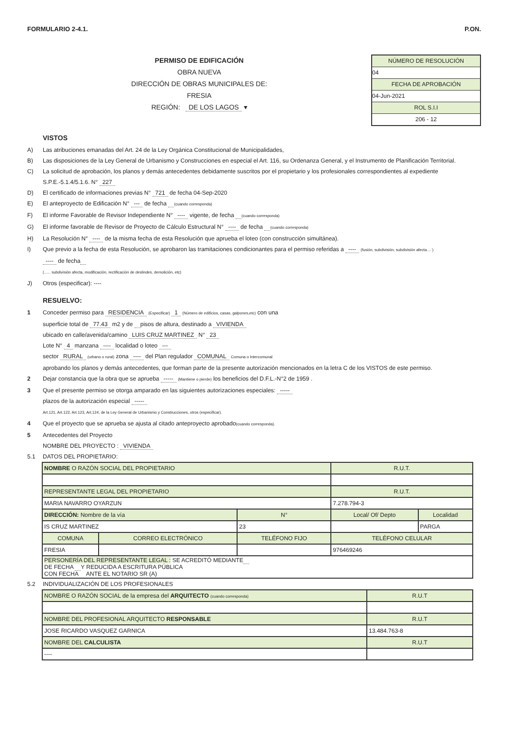FORMULARIO 2-4.1. P.ON.
PERMISO DE EDIFICACIÓN
OBRA NUEVA
DIRECCIÓN DE OBRAS MUNICIPALES DE:
FRESIA
REGIÓN: DE LOS LAGOS ▾
NÚMERO DE RESOLUCIÓN
04
FECHA DE APROBACIÓN
04-Jun-2021
ROL S.I.I
206 - 12
VISTOS
A) Las atribuciones emanadas del Art. 24 de la Ley Orgánica Constitucional de Municipalidades,
B) Las disposiciones de la Ley General de Urbanismo y Construcciones en especial el Art. 116, su Ordenanza General, y el Instrumento de Planificación Territorial.
C) La solicitud de aprobación, los planos y demás antecedentes debidamente suscritos por el propietario y los profesionales correspondientes al expediente S.P.E.-5.1.4/5.1.6. N° 227
D) El certificado de informaciones previas N° 721 de fecha 04-Sep-2020
E) El anteproyecto de Edificación N° --- de fecha (cuando corresponda)
F) El informe Favorable de Revisor Independiente N° ---- vigente, de fecha (cuando corresponda)
G) El informe favorable de Revisor de Proyecto de Cálculo Estructural N° ---- de fecha (cuando corresponda)
H) La Resolución N° ---- de la misma fecha de esta Resolución que aprueba el loteo (con construcción simultánea).
I) Que previo a la fecha de esta Resolución, se aprobaron las tramitaciones condicionantes para el permiso referidas a ---- (fusión, subdivisión, subdivisión afecta.... )
---- de fecha
(...... subdivisión afecta, modificación, rectificación de deslindes, demolición, etc)
J) Otros (especificar): ----
RESUELVO:
1 Conceder permiso para RESIDENCIA (Especificar) 1 (Número de edificios, casas, galpones,etc) con una
superficie total de 77.43 m2 y de pisos de altura, destinado a VIVIENDA
ubicado en calle/avenida/camino LUIS CRUZ MARTINEZ N° 23
Lote N° 4 manzana ---- localidad o loteo ---
sector RURAL (urbano o rural) zona ---- del Plan regulador COMUNAL Comuna o Intercomunal
aprobando los planos y demás antecedentes, que forman parte de la presente autorización mencionados en la letra C de los VISTOS de este permiso.
2 Dejar constancia que la obra que se aprueba ----- (Mantiene o pierde) los beneficios del D.F.L.-N°2 de 1959 .
3 Que el presente permiso se otorga amparado en las siguientes autorizaciones especiales: -----
plazos de la autorización especial -----
Art.121, Art.122, Art.123, Art.124, de la Ley General de Urbanismo y Construcciones, otros (especificar).
4 Que el proyecto que se aprueba se ajusta al citado anteproyecto aprobado(cuando corresponda).
5 Antecedentes del Proyecto
NOMBRE DEL PROYECTO : VIVIENDA
5.1 DATOS DEL PROPIETARIO:
| NOMBRE O RAZÓN SOCIAL DEL PROPIETARIO | | | | R.U.T. | |
| REPRESENTANTE LEGAL DEL PROPIETARIO | | | | R.U.T. | |
| MARIA NAVARRO OYARZUN | | | | 7.278.794-3 | |
| DIRECCIÓN: Nombre de la vía | | | N° | Local/ Of/ Depto | Localidad |
| IS CRUZ MARTINEZ | | | 23 | | PARGA |
| COMUNA | CORREO ELECTRÓNICO | TELÉFONO FIJO | | TELÉFONO CELULAR | |
| FRESIA | | | | 976469246 | |
| PERSONERÍA DEL REPRESENTANTE LEGAL : SE ACREDITÓ MEDIANTE DE FECHA Y REDUCIDA A ESCRITURA PÚBLICA CON FECHA ANTE EL NOTARIO SR (A) | | | | | |
5.2 INDIVIDUALIZACIÓN DE LOS PROFESIONALES
| NOMBRE O RAZÓN SOCIAL de la empresa del ARQUITECTO (cuando corresponda) | R.U.T |
| NOMBRE DEL PROFESIONAL ARQUITECTO RESPONSABLE | R.U.T |
| JOSE RICARDO VASQUEZ GARNICA | 13.484.763-8 |
| NOMBRE DEL CALCULISTA | R.U.T |
| ---- | |